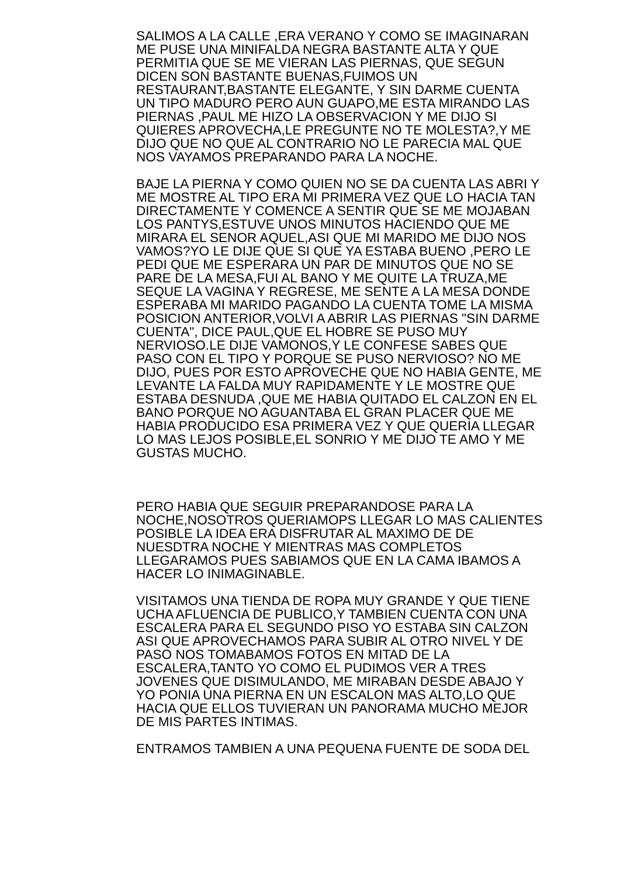SALIMOS A LA CALLE ,ERA VERANO Y COMO SE IMAGINARAN ME PUSE UNA MINIFALDA NEGRA BASTANTE ALTA Y QUE PERMITIA QUE SE ME VIERAN LAS PIERNAS, QUE SEGUN DICEN SON BASTANTE BUENAS,FUIMOS UN RESTAURANT,BASTANTE ELEGANTE, Y SIN DARME CUENTA UN TIPO MADURO PERO AUN GUAPO,ME ESTA MIRANDO LAS PIERNAS ,PAUL ME HIZO LA OBSERVACION Y ME DIJO SI QUIERES APROVECHA,LE PREGUNTE NO TE MOLESTA?,Y ME DIJO QUE NO QUE AL CONTRARIO NO LE PARECIA MAL QUE NOS VAYAMOS PREPARANDO PARA LA NOCHE.
BAJE LA PIERNA Y COMO QUIEN NO SE DA CUENTA LAS ABRI Y ME MOSTRE AL TIPO ERA MI PRIMERA VEZ QUE LO HACIA TAN DIRECTAMENTE Y COMENCE A SENTIR QUE SE ME MOJABAN LOS PANTYS,ESTUVE UNOS MINUTOS HACIENDO QUE ME MIRARA EL SENOR AQUEL,ASI QUE MI MARIDO ME DIJO NOS VAMOS?YO LE DIJE QUE SI QUE YA ESTABA BUENO ,PERO LE PEDI QUE ME ESPERARA UN PAR DE MINUTOS QUE NO SE PARE DE LA MESA,FUI AL BANO Y ME QUITE LA TRUZA,ME SEQUE LA VAGINA Y REGRESE, ME SENTE A LA MESA DONDE ESPERABA MI MARIDO PAGANDO LA CUENTA TOME LA MISMA POSICION ANTERIOR,VOLVI A ABRIR LAS PIERNAS "SIN DARME CUENTA", DICE PAUL,QUE EL HOBRE SE PUSO MUY NERVIOSO.LE DIJE VAMONOS,Y LE CONFESE SABES QUE PASO CON EL TIPO Y PORQUE SE PUSO NERVIOSO? NO ME DIJO, PUES POR ESTO APROVECHE QUE NO HABIA GENTE, ME LEVANTE LA FALDA MUY RAPIDAMENTE Y LE MOSTRE QUE ESTABA DESNUDA ,QUE ME HABIA QUITADO EL CALZON EN EL BANO PORQUE NO AGUANTABA EL GRAN PLACER QUE ME HABIA PRODUCIDO ESA PRIMERA VEZ Y QUE QUERIA LLEGAR LO MAS LEJOS POSIBLE,EL SONRIO Y ME DIJO TE AMO Y ME GUSTAS MUCHO.
PERO HABIA QUE SEGUIR PREPARANDOSE PARA LA NOCHE,NOSOTROS QUERIAMOPS LLEGAR LO MAS CALIENTES POSIBLE LA IDEA ERA DISFRUTAR AL MAXIMO DE DE NUESDTRA NOCHE Y MIENTRAS MAS COMPLETOS LLEGARAMOS PUES SABIAMOS QUE EN LA CAMA IBAMOS A HACER LO INIMAGINABLE.
VISITAMOS UNA TIENDA DE ROPA MUY GRANDE Y QUE TIENE UCHA AFLUENCIA DE PUBLICO,Y TAMBIEN CUENTA CON UNA ESCALERA PARA EL SEGUNDO PISO YO ESTABA SIN CALZON ASI QUE APROVECHAMOS PARA SUBIR AL OTRO NIVEL Y DE PASO NOS TOMABAMOS FOTOS EN MITAD DE LA ESCALERA,TANTO YO COMO EL PUDIMOS VER A TRES JOVENES QUE DISIMULANDO, ME MIRABAN DESDE ABAJO Y YO PONIA UNA PIERNA EN UN ESCALON MAS ALTO,LO QUE HACIA QUE ELLOS TUVIERAN UN PANORAMA MUCHO MEJOR DE MIS PARTES INTIMAS.
ENTRAMOS TAMBIEN A UNA PEQUENA FUENTE DE SODA DEL